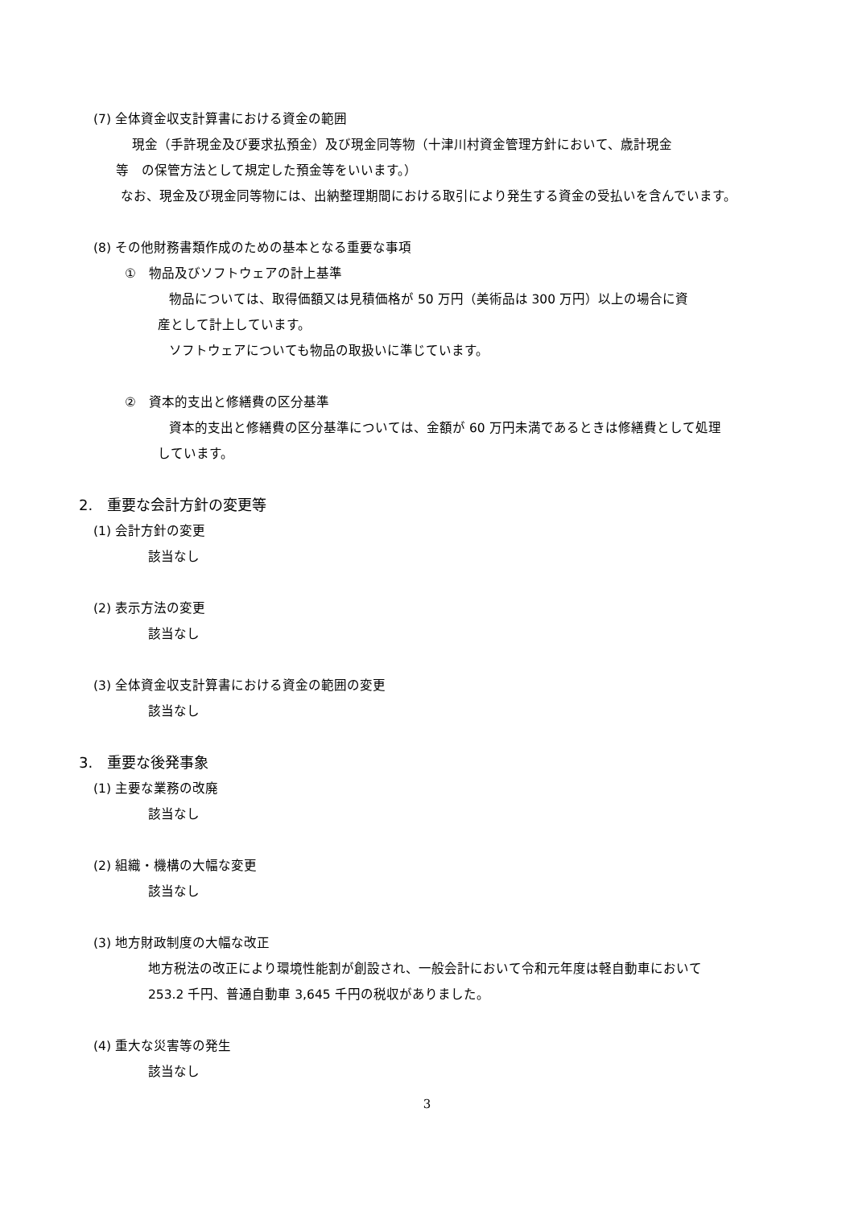(7) 全体資金収支計算書における資金の範囲
現金（手許現金及び要求払預金）及び現金同等物（十津川村資金管理方針において、歳計現金
等　の保管方法として規定した預金等をいいます。）
なお、現金及び現金同等物には、出納整理期間における取引により発生する資金の受払いを含んでいます。
(8) その他財務書類作成のための基本となる重要な事項
①　物品及びソフトウェアの計上基準
物品については、取得価額又は見積価格が 50 万円（美術品は 300 万円）以上の場合に資
産として計上しています。
ソフトウェアについても物品の取扱いに準じています。
②　資本的支出と修繕費の区分基準
資本的支出と修繕費の区分基準については、金額が 60 万円未満であるときは修繕費として処理
しています。
2.　重要な会計方針の変更等
(1) 会計方針の変更
該当なし
(2) 表示方法の変更
該当なし
(3) 全体資金収支計算書における資金の範囲の変更
該当なし
3.　重要な後発事象
(1) 主要な業務の改廃
該当なし
(2) 組織・機構の大幅な変更
該当なし
(3) 地方財政制度の大幅な改正
地方税法の改正により環境性能割が創設され、一般会計において令和元年度は軽自動車において
253.2 千円、普通自動車 3,645 千円の税収がありました。
(4) 重大な災害等の発生
該当なし
3